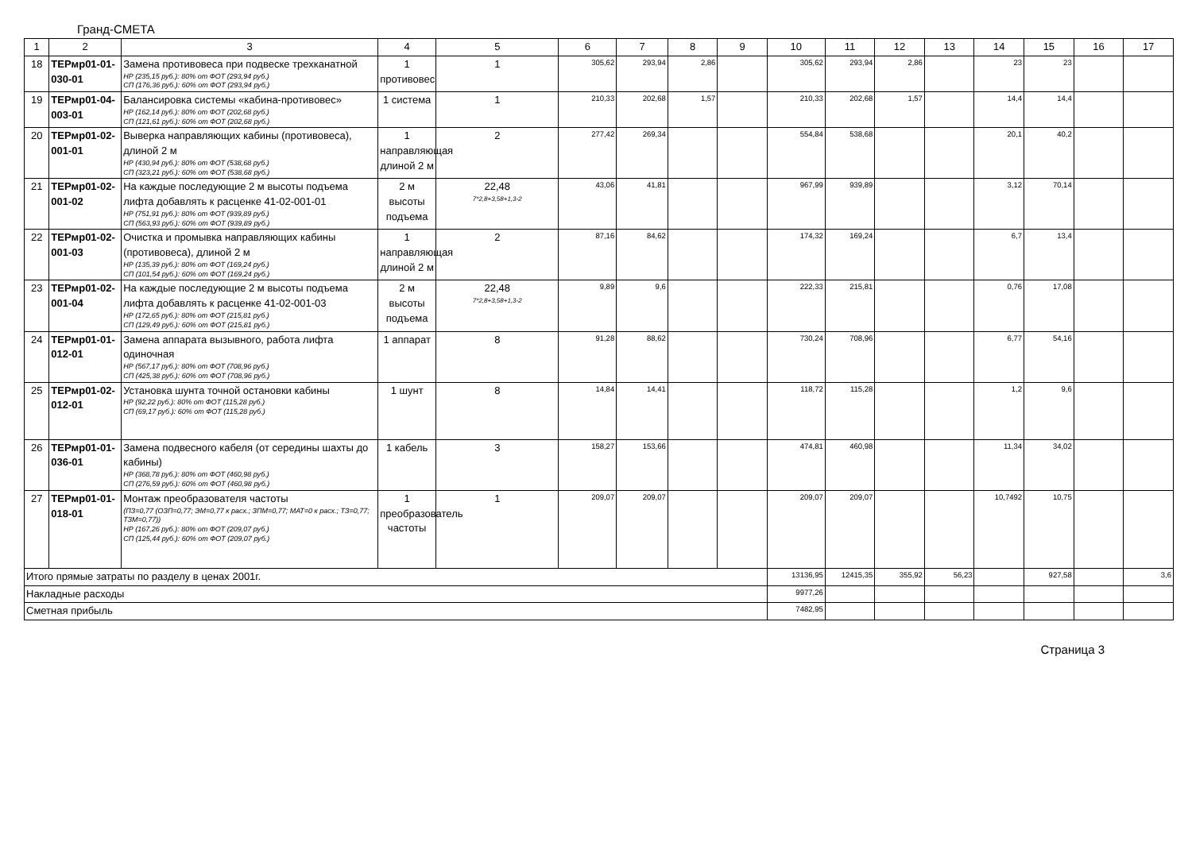Гранд-СМЕТА
| 1 | 2 | 3 | 4 | 5 | 6 | 7 | 8 | 9 | 10 | 11 | 12 | 13 | 14 | 15 | 16 | 17 |
| 18 | ТЕРмр01-01-030-01 | Замена противовеса при подвеске трехканатной НР (235,15 руб.): 80% от ФОТ (293,94 руб.) СП (176,36 руб.): 60% от ФОТ (293,94 руб.) | 1 противовес | 1 | 305,62 | 293,94 | 2,86 | | 305,62 | 293,94 | 2,86 | | 23 | 23 | | |
| 19 | ТЕРмр01-04-003-01 | Балансировка системы «кабина-противовес» НР (162,14 руб.): 80% от ФОТ (202,68 руб.) СП (121,61 руб.): 60% от ФОТ (202,68 руб.) | 1 система | 1 | 210,33 | 202,68 | 1,57 | | 210,33 | 202,68 | 1,57 | | 14,4 | 14,4 | | |
| 20 | ТЕРмр01-02-001-01 | Выверка направляющих кабины (противовеса), длиной 2 м НР (430,94 руб.): 80% от ФОТ (538,68 руб.) СП (323,21 руб.): 60% от ФОТ (538,68 руб.) | 1 направляющая длиной 2 м | 2 | 277,42 | 269,34 | | | 554,84 | 538,68 | | | 20,1 | 40,2 | | |
| 21 | ТЕРмр01-02-001-02 | На каждые последующие 2 м высоты подъема лифта добавлять к расценке 41-02-001-01 НР (751,91 руб.): 80% от ФОТ (939,89 руб.) СП (563,93 руб.): 60% от ФОТ (939,89 руб.) | 2 м высоты подъема | 22,48 7*2,8+3,58+1,3-2 | 43,06 | 41,81 | | | 967,99 | 939,89 | | | 3,12 | 70,14 | | |
| 22 | ТЕРмр01-02-001-03 | Очистка и промывка направляющих кабины (противовеса), длиной 2 м НР (135,39 руб.): 80% от ФОТ (169,24 руб.) СП (101,54 руб.): 60% от ФОТ (169,24 руб.) | 1 направляющая длиной 2 м | 2 | 87,16 | 84,62 | | | 174,32 | 169,24 | | | 6,7 | 13,4 | | |
| 23 | ТЕРмр01-02-001-04 | На каждые последующие 2 м высоты подъема лифта добавлять к расценке 41-02-001-03 НР (172,65 руб.): 80% от ФОТ (215,81 руб.) СП (129,49 руб.): 60% от ФОТ (215,81 руб.) | 2 м высоты подъема | 22,48 7*2,8+3,58+1,3-2 | 9,89 | 9,6 | | | 222,33 | 215,81 | | | 0,76 | 17,08 | | |
| 24 | ТЕРмр01-01-012-01 | Замена аппарата вызывного, работа лифта одиночная НР (567,17 руб.): 80% от ФОТ (708,96 руб.) СП (425,38 руб.): 60% от ФОТ (708,96 руб.) | 1 аппарат | 8 | 91,28 | 88,62 | | | 730,24 | 708,96 | | | 6,77 | 54,16 | | |
| 25 | ТЕРмр01-02-012-01 | Установка шунта точной остановки кабины НР (92,22 руб.): 80% от ФОТ (115,28 руб.) СП (69,17 руб.): 60% от ФОТ (115,28 руб.) | 1 шунт | 8 | 14,84 | 14,41 | | | 118,72 | 115,28 | | | 1,2 | 9,6 | | |
| 26 | ТЕРмр01-01-036-01 | Замена подвесного кабеля (от середины шахты до кабины) НР (368,78 руб.): 80% от ФОТ (460,98 руб.) СП (276,59 руб.): 60% от ФОТ (460,98 руб.) | 1 кабель | 3 | 158,27 | 153,66 | | | 474,81 | 460,98 | | | 11,34 | 34,02 | | |
| 27 | ТЕРмр01-01-018-01 | Монтаж преобразователя частоты (ПЗ=0,77 (ОЗП=0,77; ЭМ=0,77 к расх.; ЗПМ=0,77; МАТ=0 к расх.; ТЗ=0,77; ТЗМ=0,77)) НР (167,26 руб.): 80% от ФОТ (209,07 руб.) СП (125,44 руб.): 60% от ФОТ (209,07 руб.) | 1 преобразователь частоты | 1 | 209,07 | 209,07 | | | 209,07 | 209,07 | | | 10,7492 | 10,75 | | |
| Итого прямые затраты по разделу в ценах 2001г. | | | | | | | | | 13136,95 | 12415,35 | 355,92 | 56,23 | | 927,58 | | 3,6 |
| Накладные расходы | | | | | | | | | 9977,26 | | | | | | | |
| Сметная прибыль | | | | | | | | | 7482,95 | | | | | | | |
Страница 3